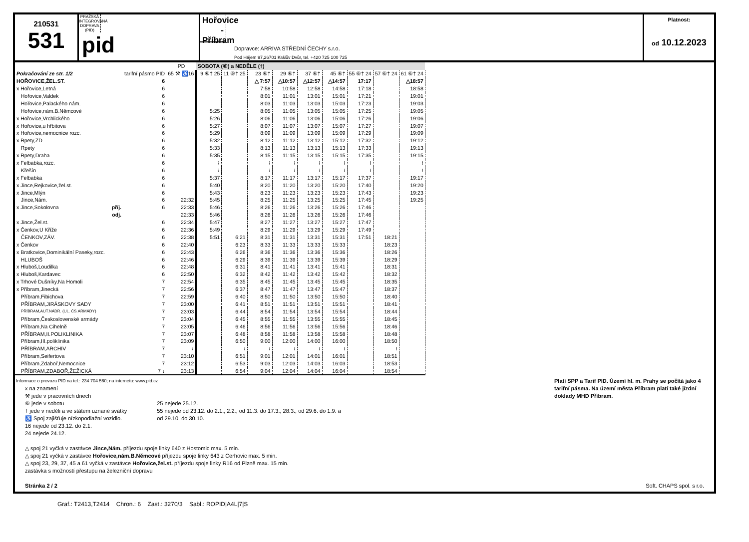210531
531
PRAŽSKÁ INTEGROVANÁ DOPRAVA (PID)
pid
Hořovice - Příbram
Dopravce: ARRIVA STŘEDNÍ ČECHY s.r.o.
Pod Hájem 97,26701 Králův Dvůr, tel. +420 725 100 725
Platnost:
od 10.12.2023
| | | PD | SOBOTA (⑥) a NEDĚLE (†) | | | | | | | | |
| --- | --- | --- | --- | --- | --- | --- | --- | --- | --- | --- | --- |
| Pokračování ze str. 1/2 | tarifní pásmo PID | 65 ⚒ ♿16 | 9 ⑥† 25 | 11 ⑥† 25 | 23 ⑥† | 29 ⑥† | 37 ⑥† | 45 ⑥† | 55 ⑥† 24 | 57 ⑥† 24 | 61 ⑥† 24 |
| HOŘOVICE,ŽEL.ST. | 6 | | | | △ 7:57 | △10:57 | △12:57 | △14:57 | 17:17 | | △18:57 |
| x Hořovice,Letná | 6 | | | | 7:58 | 10:58 | 12:58 | 14:58 | 17:18 | | 18:58 |
| Hořovice,Valdek | 6 | | | | 8:01 | 11:01 | 13:01 | 15:01 | 17:21 | | 19:01 |
| Hořovice,Palackého nám. | 6 | | | | 8:03 | 11:03 | 13:03 | 15:03 | 17:23 | | 19:03 |
| Hořovice,nám.B.Němcové | 6 | | 5:25 | | 8:05 | 11:05 | 13:05 | 15:05 | 17:25 | | 19:05 |
| x Hořovice,Vrchlického | 6 | | 5:26 | | 8:06 | 11:06 | 13:06 | 15:06 | 17:26 | | 19:06 |
| x Hořovice,u hřbitova | 6 | | 5:27 | | 8:07 | 11:07 | 13:07 | 15:07 | 17:27 | | 19:07 |
| x Hořovice,nemocnice rozc. | 6 | | 5:29 | | 8:09 | 11:09 | 13:09 | 15:09 | 17:29 | | 19:09 |
| x Rpety,ZD | 6 | | 5:32 | | 8:12 | 11:12 | 13:12 | 15:12 | 17:32 | | 19:12 |
| Rpety | 6 | | 5:33 | | 8:13 | 11:13 | 13:13 | 15:13 | 17:33 | | 19:13 |
| x Rpety,Draha | 6 | | 5:35 | | 8:15 | 11:15 | 13:15 | 15:15 | 17:35 | | 19:15 |
| x Felbabka,rozc. | 6 | | ≀ | | ≀ | ≀ | ≀ | ≀ | ≀ | | ≀ |
| Křešín | 6 | | ≀ | | ≀ | ≀ | ≀ | ≀ | ≀ | | ≀ |
| x Felbabka | 6 | | 5:37 | | 8:17 | 11:17 | 13:17 | 15:17 | 17:37 | | 19:17 |
| x Jince,Rejkovice,žel.st. | 6 | | 5:40 | | 8:20 | 11:20 | 13:20 | 15:20 | 17:40 | | 19:20 |
| x Jince,Mlýn | 6 | | 5:43 | | 8:23 | 11:23 | 13:23 | 15:23 | 17:43 | | 19:23 |
| Jince,Nám. | 6 | 22:32 | 5:45 | | 8:25 | 11:25 | 13:25 | 15:25 | 17:45 | | 19:25 |
| x Jince,Sokolovna příj. | 6 | 22:33 | 5:46 | | 8:26 | 11:26 | 13:26 | 15:26 | 17:46 | | |
| odj. | | 22:33 | 5:46 | | 8:26 | 11:26 | 13:26 | 15:26 | 17:46 | | |
| x Jince,Žel.st. | 6 | 22:34 | 5:47 | | 8:27 | 11:27 | 13:27 | 15:27 | 17:47 | | |
| x Čenkov,U Kříže | 6 | 22:36 | 5:49 | | 8:29 | 11:29 | 13:29 | 15:29 | 17:49 | | |
| ČENKOV,ZÁV. | 6 | 22:38 | 5:51 | 6:21 | 8:31 | 11:31 | 13:31 | 15:31 | 17:51 | 18:21 | |
| x Čenkov | 6 | 22:40 | | 6:23 | 8:33 | 11:33 | 13:33 | 15:33 | | 18:23 | |
| x Bratkovice,Dominikální Paseky,rozc. | 6 | 22:43 | | 6:26 | 8:36 | 11:36 | 13:36 | 15:36 | | 18:26 | |
| HLUBOŠ | 6 | 22:46 | | 6:29 | 8:39 | 11:39 | 13:39 | 15:39 | | 18:29 | |
| x Hluboš,Loudilka | 6 | 22:48 | | 6:31 | 8:41 | 11:41 | 13:41 | 15:41 | | 18:31 | |
| x Hluboš,Kardavec | 6 | 22:50 | | 6:32 | 8:42 | 11:42 | 13:42 | 15:42 | | 18:32 | |
| x Trhové Dušníky,Na Homoli | 7 | 22:54 | | 6:35 | 8:45 | 11:45 | 13:45 | 15:45 | | 18:35 | |
| x Příbram,Jinecká | 7 | 22:56 | | 6:37 | 8:47 | 11:47 | 13:47 | 15:47 | | 18:37 | |
| Příbram,Fibichova | 7 | 22:59 | | 6:40 | 8:50 | 11:50 | 13:50 | 15:50 | | 18:40 | |
| PŘÍBRAM,JIRÁSKOVY SADY | 7 | 23:00 | | 6:41 | 8:51 | 11:51 | 13:51 | 15:51 | | 18:41 | |
| PŘÍBRAM,AUT.NÁDR. (UL. ČS.ARMÁDY) | 7 | 23:03 | | 6:44 | 8:54 | 11:54 | 13:54 | 15:54 | | 18:44 | |
| Příbram,Československé armády | 7 | 23:04 | | 6:45 | 8:55 | 11:55 | 13:55 | 15:55 | | 18:45 | |
| Příbram,Na Cihelně | 7 | 23:05 | | 6:46 | 8:56 | 11:56 | 13:56 | 15:56 | | 18:46 | |
| PŘÍBRAM,II.POLIKLINIKA | 7 | 23:07 | | 6:48 | 8:58 | 11:58 | 13:58 | 15:58 | | 18:48 | |
| Příbram,III.poliklinika | 7 | 23:09 | | 6:50 | 9:00 | 12:00 | 14:00 | 16:00 | | 18:50 | |
| PŘÍBRAM,ARCHIV | 7 | ≀ | | ≀ | ≀ | ≀ | ≀ | ≀ | | ≀ | |
| Příbram,Seifertova | 7 | 23:10 | | 6:51 | 9:01 | 12:01 | 14:01 | 16:01 | | 18:51 | |
| Příbram,Zdaboř,Nemocnice | 7 | 23:12 | | 6:53 | 9:03 | 12:03 | 14:03 | 16:03 | | 18:53 | |
| PŘÍBRAM,ZDABOŘ,ŽEŽICKÁ | 7 ↓ | 23:13 | | 6:54 | 9:04 | 12:04 | 14:04 | 16:04 | | 18:54 | |
Informace o provozu PID na tel.: 234 704 560; na internetu: www.pid.cz
x na znamení
⚒ jede v pracovních dnech
⑥ jede v sobotu
† jede v neděli a ve státem uznané svátky
♿ Spoj zajišťuje nízkopodlažní vozidlo.
16 nejede od 23.12. do 2.1.
24 nejede 24.12.
25 nejede 25.12.
55 nejede od 23.12. do 2.1., 2.2., od 11.3. do 17.3., 28.3., od 29.6. do 1.9. a
od 29.10. do 30.10.
△ spoj 21 vyčká v zastávce Jince,Nám. příjezdu spoje linky 640 z Hostomic max. 5 min.
△ spoj 21 vyčká v zastávce Hořovice,nám.B.Němcové příjezdu spoje linky 643 z Cerhovic max. 5 min.
△ spoj 23, 29, 37, 45 a 61 vyčká v zastávce Hořovice,žel.st. příjezdu spoje linky R16 od Plzně max. 15 min.
zastávka s možností přestupu na železniční dopravu
Stránka 2 / 2
Platí SPP a Tarif PID. Území hl. m. Prahy se počítá jako 4 tarifní pásma. Na území města Příbram platí také jízdní doklady MHD Příbram.
Soft. CHAPS spol. s r.o.
Graf.: T2413,T2414 Chron.: 6 Zast.: 3270/3 Sabl.: ROPID|A4L|7|S